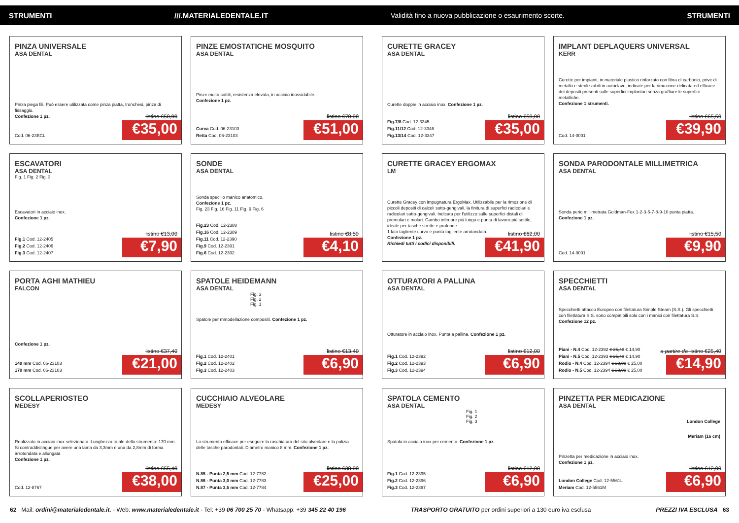STRUMENTI ///.MATERIALEDENTALE.IT Validità fino a nuova pubblicazione o esaurimento scorte. STRUMENTI
PINZA UNIVERSALE
ASA DENTAL
Pinza piega fili. Può essere utilizzata come pinza piatta, tronchesi, pinza di fissaggio.
Confezione 1 pz.
Cod. 06-23BCL
listino €50,00
€35,00
PINZE EMOSTATICHE MOSQUITO
ASA DENTAL
Pinze molto sottili, resistenza elevata, in acciaio inossidabile.
Confezione 1 pz.
Curva Cod. 06-23103
Retta Cod. 06-23103
listino €70,00
€51,00
CURETTE GRACEY
ASA DENTAL
Curette doppie in acciaio inox. Confezione 1 pz.
Fig.7/8 Cod. 12-3345
Fig.11/12 Cod. 12-3346
Fig.13/14 Cod. 12-3347
listino €50,00
€35,00
IMPLANT DEPLAQUERS UNIVERSAL
KERR
Curette per impianti, in materiale plastico rinforzato con fibra di carbonio, prive di metallo e sterilizzabili in autoclave, indicate per la rimozione delicata ed efficace dei depositi presenti sulle superfici implantari senza graffiare le superfici metalliche.
Confezione 1 strumenti.
Cod. 14-0001
listino €65,50
€39,90
ESCAVATORI
ASA DENTAL
Fig. 1 Fig. 2 Fig. 3
Escavatori in acciaio inox.
Confezione 1 pz.
Fig.1 Cod. 12-2405
Fig.2 Cod. 12-2406
Fig.3 Cod. 12-2407
listino €13,00
€7,90
SONDE
ASA DENTAL
Sonda specillo manico anatomico.
Confezione 1 pz.
Fig. 23 Fig. 16 Fig. 11 Fig. 9 Fig. 6
Fig.23 Cod. 12-2388
Fig.16 Cod. 12-2389
Fig.11 Cod. 12-2390
Fig.9 Cod. 12-2391
Fig.6 Cod. 12-2392
listino €8,50
€4,10
CURETTE GRACEY ERGOMAX
LM
Curette Gracey con impugnatura ErgoMax. Utilizzabile per la rimozione di piccoli depositi di calcoli sotto-gengivali, la finitura di superfici radicolari e radicolari sotto-gengivali. Indicata per l'utilizzo sulle superfici distali di premolari e molari. Gambo inferiore più lungo e punta di lavoro più sottile, ideale per tasche strette e profonde.
1 lato tagliente curvo e punta tagliente arrotondata.
Confezione 1 pz.
Richiedi tutti i codici disponibili.
listino €62,00
€41,90
SONDA PARODONTALE MILLIMETRICA
ASA DENTAL
Sonda perio millimetrata Goldman-Fox 1-2-3-5-7-8-9-10 punta piatta.
Confezione 1 pz.
Cod. 14-0001
listino €15,50
€9,90
PORTA AGHI MATHIEU
FALCON
Confezione 1 pz.
140 mm Cod. 06-23103
170 mm Cod. 06-23103
listino €37,40
€21,00
SPATOLE HEIDEMANN
ASA DENTAL
Fig. 3
Fig. 2
Fig. 1
Spatole per mmodellazione compositi. Confezione 1 pz.
Fig.1 Cod. 12-2401
Fig.2 Cod. 12-2402
Fig.3 Cod. 12-2403
listino €13,40
€6,90
OTTURATORI A PALLINA
ASA DENTAL
Otturatore in acciaio inox. Punta a pallina. Confezione 1 pz.
Fig.1 Cod. 12-2392
Fig.2 Cod. 12-2393
Fig.3 Cod. 12-2394
listino €12,00
€6,90
SPECCHIETTI
ASA DENTAL
Specchietti attacco Europeo con filettatura Simple Steam (S.S.). Gli specchietti con filettatura S.S. sono compatibili solo con i manici con filettatura S.S.
Confezione 12 pz.
Piani - N.4 Cod. 12-2392 € 25,40 € 14,90
Piani - N.5 Cod. 12-2393 € 25,40 € 14,90
Rodio - N.4 Cod. 12-2394 € 38,00 € 25,00
Rodio - N.5 Cod. 12-2394 € 38,00 € 25,00
a partire da listino €25,40
€14,90
SCOLLAPERIOSTEO
MEDESY
Realizzato in acciaio inox selezionato. Lunghezza totale dello strumento: 170 mm. Si contraddistingue per avere una lama da 3,3mm e una da 2,8mm di forma arrotondata e allungata
Confezione 1 pz.
Cod. 12-8767
listino €55,40
€38,00
CUCCHIAIO ALVEOLARE
MEDESY
Lo strumento efficace per eseguire la raschiatura del sito alveolare e la pulizia delle tasche parodontali. Diametro manico 8 mm. Confezione 1 pz.
N.85 - Punta 2,5 mm Cod. 12-7782
N.86 - Punta 3,0 mm Cod. 12-7783
N.87 - Punta 3,5 mm Cod. 12-7784
listino €38,00
€25,00
SPATOLA CEMENTO
ASA DENTAL
Fig. 1
Fig. 2
Fig. 3
Spatola in acciaio inox per cemento. Confezione 1 pz.
Fig.1 Cod. 12-2395
Fig.2 Cod. 12-2396
Fig.3 Cod. 12-2397
listino €12,00
€6,90
PINZETTA PER MEDICAZIONE
ASA DENTAL
London College
Meriam (16 cm)
Pinzetta per medicazione in acciaio inox.
Confezione 1 pz.
London College Cod. 12-5561L
Meriam Cod. 12-5561M
listino €12,00
€6,90
62 Mail: ordini@materialedentale.it. - Web: www.materialedentale.it - Tel: +39 06 700 25 70 - Whatsapp: +39 345 22 40 196 TRASPORTO GRATUITO per ordini superiori a 130 euro iva esclusa PREZZI IVA ESCLUSA 63